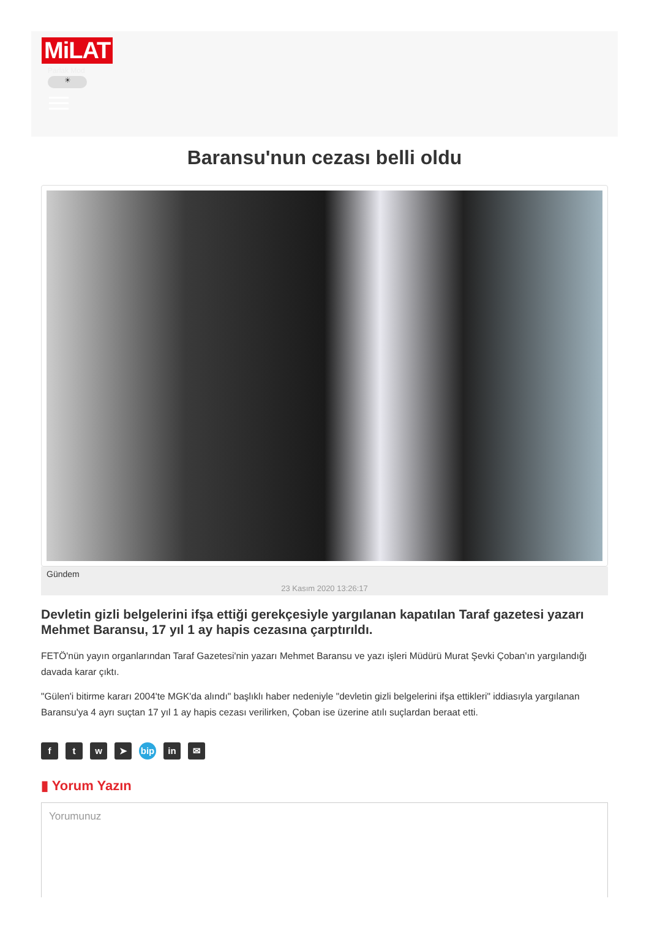MiLAT
Parlak Mod
☀
Baransu'nun cezası belli oldu
Gündem
23 Kasım 2020 13:26:17
Devletin gizli belgelerini ifşa ettiği gerekçesiyle yargılanan kapatılan Taraf gazetesi yazarı Mehmet Baransu, 17 yıl 1 ay hapis cezasına çarptırıldı.
FETÖ'nün yayın organlarından Taraf Gazetesi'nin yazarı Mehmet Baransu ve yazı işleri Müdürü Murat Şevki Çoban'ın yargılandığı davada karar çıktı.
"Gülen'i bitirme kararı 2004'te MGK'da alındı" başlıklı haber nedeniyle "devletin gizli belgelerini ifşa ettikleri" iddiasıyla yargılanan Baransu'ya 4 ayrı suçtan 17 yıl 1 ay hapis cezası verilirken, Çoban ise üzerine atılı suçlardan beraat etti.
ftw ➤ bip in ✉
▮ Yorum Yazın
Yorumunuz